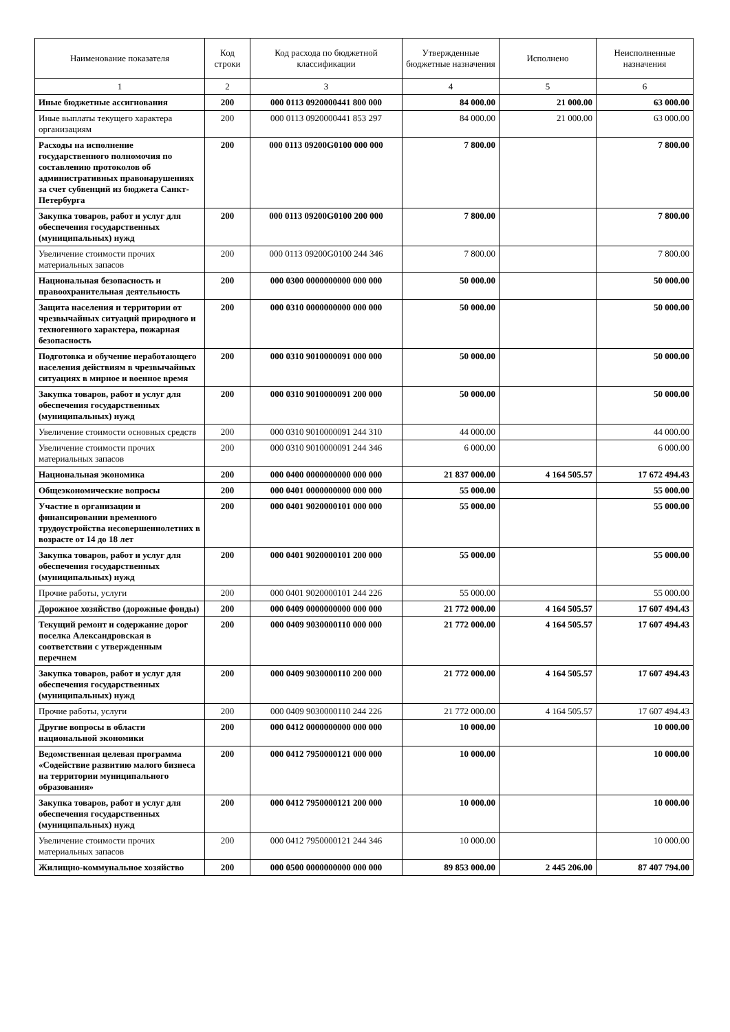| Наименование показателя | Код строки | Код расхода по бюджетной классификации | Утвержденные бюджетные назначения | Исполнено | Неисполненные назначения |
| --- | --- | --- | --- | --- | --- |
| 1 | 2 | 3 | 4 | 5 | 6 |
| Иные бюджетные ассигнования | 200 | 000 0113 0920000441 800 000 | 84 000.00 | 21 000.00 | 63 000.00 |
| Иные выплаты текущего характера организациям | 200 | 000 0113 0920000441 853 297 | 84 000.00 | 21 000.00 | 63 000.00 |
| Расходы на исполнение государственного полномочия по составлению протоколов об административных правонарушениях за счет субвенций из бюджета Санкт-Петербурга | 200 | 000 0113 09200G0100 000 000 | 7 800.00 | | 7 800.00 |
| Закупка товаров, работ и услуг для обеспечения государственных (муниципальных) нужд | 200 | 000 0113 09200G0100 200 000 | 7 800.00 | | 7 800.00 |
| Увеличение стоимости прочих материальных запасов | 200 | 000 0113 09200G0100 244 346 | 7 800.00 | | 7 800.00 |
| Национальная безопасность и правоохранительная деятельность | 200 | 000 0300 0000000000 000 000 | 50 000.00 | | 50 000.00 |
| Защита населения и территории от чрезвычайных ситуаций природного и техногенного характера, пожарная безопасность | 200 | 000 0310 0000000000 000 000 | 50 000.00 | | 50 000.00 |
| Подготовка и обучение неработающего населения действиям в чрезвычайных ситуациях в мирное и военное время | 200 | 000 0310 9010000091 000 000 | 50 000.00 | | 50 000.00 |
| Закупка товаров, работ и услуг для обеспечения государственных (муниципальных) нужд | 200 | 000 0310 9010000091 200 000 | 50 000.00 | | 50 000.00 |
| Увеличение стоимости основных средств | 200 | 000 0310 9010000091 244 310 | 44 000.00 | | 44 000.00 |
| Увеличение стоимости прочих материальных запасов | 200 | 000 0310 9010000091 244 346 | 6 000.00 | | 6 000.00 |
| Национальная экономика | 200 | 000 0400 0000000000 000 000 | 21 837 000.00 | 4 164 505.57 | 17 672 494.43 |
| Общеэкономические вопросы | 200 | 000 0401 0000000000 000 000 | 55 000.00 | | 55 000.00 |
| Участие в организации и финансировании временного трудоустройства несовершеннолетних в возрасте от 14 до 18 лет | 200 | 000 0401 9020000101 000 000 | 55 000.00 | | 55 000.00 |
| Закупка товаров, работ и услуг для обеспечения государственных (муниципальных) нужд | 200 | 000 0401 9020000101 200 000 | 55 000.00 | | 55 000.00 |
| Прочие работы, услуги | 200 | 000 0401 9020000101 244 226 | 55 000.00 | | 55 000.00 |
| Дорожное хозяйство (дорожные фонды) | 200 | 000 0409 0000000000 000 000 | 21 772 000.00 | 4 164 505.57 | 17 607 494.43 |
| Текущий ремонт и содержание дорог поселка Александровская в соответствии с утвержденным перечнем | 200 | 000 0409 9030000110 000 000 | 21 772 000.00 | 4 164 505.57 | 17 607 494.43 |
| Закупка товаров, работ и услуг для обеспечения государственных (муниципальных) нужд | 200 | 000 0409 9030000110 200 000 | 21 772 000.00 | 4 164 505.57 | 17 607 494.43 |
| Прочие работы, услуги | 200 | 000 0409 9030000110 244 226 | 21 772 000.00 | 4 164 505.57 | 17 607 494.43 |
| Другие вопросы в области национальной экономики | 200 | 000 0412 0000000000 000 000 | 10 000.00 | | 10 000.00 |
| Ведомственная целевая программа «Содействие развитию малого бизнеса на территории муниципального образования» | 200 | 000 0412 7950000121 000 000 | 10 000.00 | | 10 000.00 |
| Закупка товаров, работ и услуг для обеспечения государственных (муниципальных) нужд | 200 | 000 0412 7950000121 200 000 | 10 000.00 | | 10 000.00 |
| Увеличение стоимости прочих материальных запасов | 200 | 000 0412 7950000121 244 346 | 10 000.00 | | 10 000.00 |
| Жилищно-коммунальное хозяйство | 200 | 000 0500 0000000000 000 000 | 89 853 000.00 | 2 445 206.00 | 87 407 794.00 |